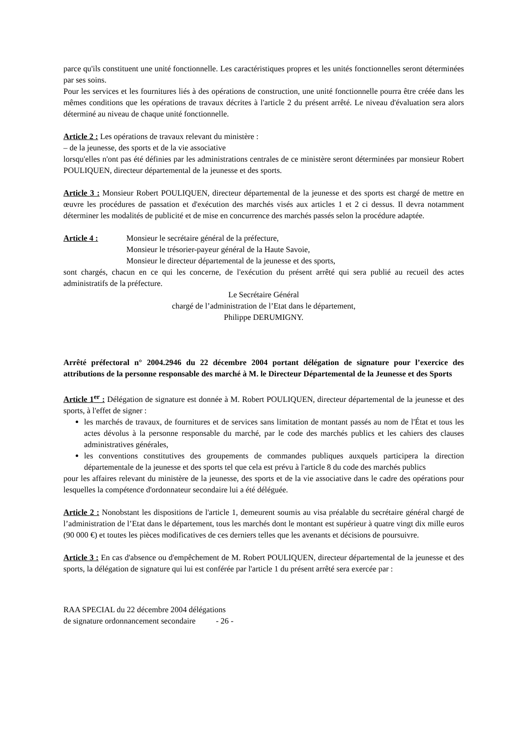parce qu'ils constituent une unité fonctionnelle. Les caractéristiques propres et les unités fonctionnelles seront déterminées par ses soins.
Pour les services et les fournitures liés à des opérations de construction, une unité fonctionnelle pourra être créée dans les mêmes conditions que les opérations de travaux décrites à l'article 2 du présent arrêté. Le niveau d'évaluation sera alors déterminé au niveau de chaque unité fonctionnelle.
Article 2 : Les opérations de travaux relevant du ministère :
– de la jeunesse, des sports et de la vie associative
lorsqu'elles n'ont pas été définies par les administrations centrales de ce ministère seront déterminées par monsieur Robert POULIQUEN, directeur départemental de la jeunesse et des sports.
Article 3 : Monsieur Robert POULIQUEN, directeur départemental de la jeunesse et des sports est chargé de mettre en œuvre les procédures de passation et d'exécution des marchés visés aux articles 1 et 2 ci dessus. Il devra notamment déterminer les modalités de publicité et de mise en concurrence des marchés passés selon la procédure adaptée.
Article 4 : Monsieur le secrétaire général de la préfecture,
Monsieur le trésorier-payeur général de la Haute Savoie,
Monsieur le directeur départemental de la jeunesse et des sports,
sont chargés, chacun en ce qui les concerne, de l'exécution du présent arrêté qui sera publié au recueil des actes administratifs de la préfecture.
Le Secrétaire Général
chargé de l’administration de l’Etat dans le département,
Philippe DERUMIGNY.
Arrêté préfectoral n° 2004.2946 du 22 décembre 2004 portant délégation de signature pour l’exercice des attributions de la personne responsable des marché à M. le Directeur Départemental de la Jeunesse et des Sports
Article 1<sup>er</sup> : Délégation de signature est donnée à M. Robert POULIQUEN, directeur départemental de la jeunesse et des sports, à l'effet de signer :
les marchés de travaux, de fournitures et de services sans limitation de montant passés au nom de l'État et tous les actes dévolus à la personne responsable du marché, par le code des marchés publics et les cahiers des clauses administratives générales,
les conventions constitutives des groupements de commandes publiques auxquels participera la direction départementale de la jeunesse et des sports tel que cela est prévu à l'article 8 du code des marchés publics
pour les affaires relevant du ministère de la jeunesse, des sports et de la vie associative dans le cadre des opérations pour lesquelles la compétence d'ordonnateur secondaire lui a été déléguée.
Article 2 : Nonobstant les dispositions de l'article 1, demeurent soumis au visa préalable du secrétaire général chargé de l’administration de l’Etat dans le département, tous les marchés dont le montant est supérieur à quatre vingt dix mille euros (90 000 €) et toutes les pièces modificatives de ces derniers telles que les avenants et décisions de poursuivre.
Article 3 : En cas d'absence ou d'empêchement de M. Robert POULIQUEN, directeur départemental de la jeunesse et des sports, la délégation de signature qui lui est conférée par l'article 1 du présent arrêté sera exercée par :
RAA SPECIAL du 22 décembre 2004 délégations
de signature ordonnancement secondaire - 26 -